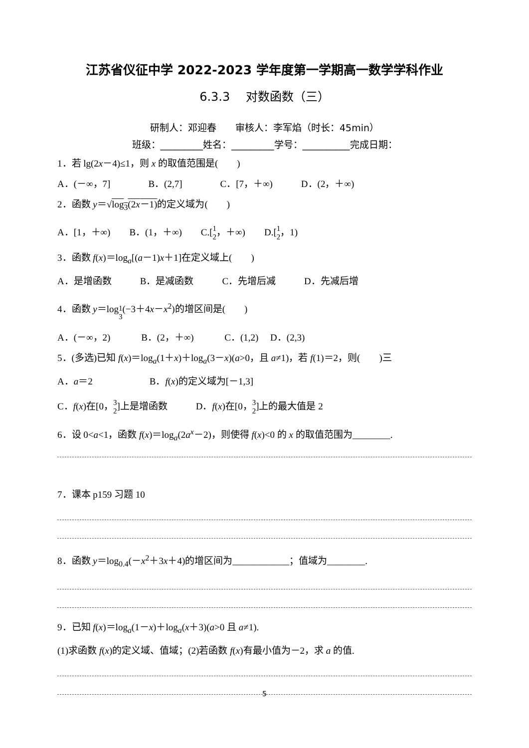江苏省仪征中学 2022-2023 学年度第一学期高一数学学科作业
6.3.3　 对数函数（三）
研制人：邓迎春　　审核人：李军焰（时长：45min）
班级：_________姓名：_________学号：__________完成日期：
1．若 lg(2x－4)≤1，则 x 的取值范围是(　　)
A．(－∞，7]　　　　B．(2,7]　　　　C．[7，＋∞)　　　D．(2，＋∞)
2．函数 y＝√log<sub>3</sub>(2x－1) 的定义域为(　　)
A．[1，＋∞)　　B．(1，＋∞)　　C.[1
2，＋∞)　　D.[1
2，1)
3．函数 f(x)＝log<sub>a</sub>[(a－1)x＋1]在定义域上(　　)
A．是增函数　　　B．是减函数　　　C．先增后减　　　D．先减后增
4．函数 y＝log<sub>1 3</sub>(−3＋4x－x<sup>2</sup>)的增区间是(　　)
A．(－∞，2)　　　 B．(2，＋∞)　　　 C．(1,2)　 D．(2,3)
5．(多选)已知 f(x)＝log<sub>a</sub>(1＋x)＋log<sub>a</sub>(3－x)(a>0，且 a≠1)，若 f(1)＝2，则(　　)三
A．a＝2　　　　　　B．f(x)的定义域为[－1,3]
C．f(x)在[0，3
2]上是增函数　　　D．f(x)在[0，3
2]上的最大值是 2
6．设 0<a<1，函数 f(x)＝log<sub>a</sub>(2a<sup>x</sup>－2)，则使得 f(x)<0 的 x 的取值范围为________.
7．课本 p159 习题 10
8．函数 y＝log<sub>0.4</sub>(－x<sup>2</sup>＋3x＋4)的增区间为____________；值域为________.
9．已知 f(x)＝log<sub>a</sub>(1－x)＋log<sub>a</sub>(x＋3)(a>0 且 a≠1).
(1)求函数 f(x)的定义域、值域；(2)若函数 f(x)有最小值为－2，求 a 的值.
5